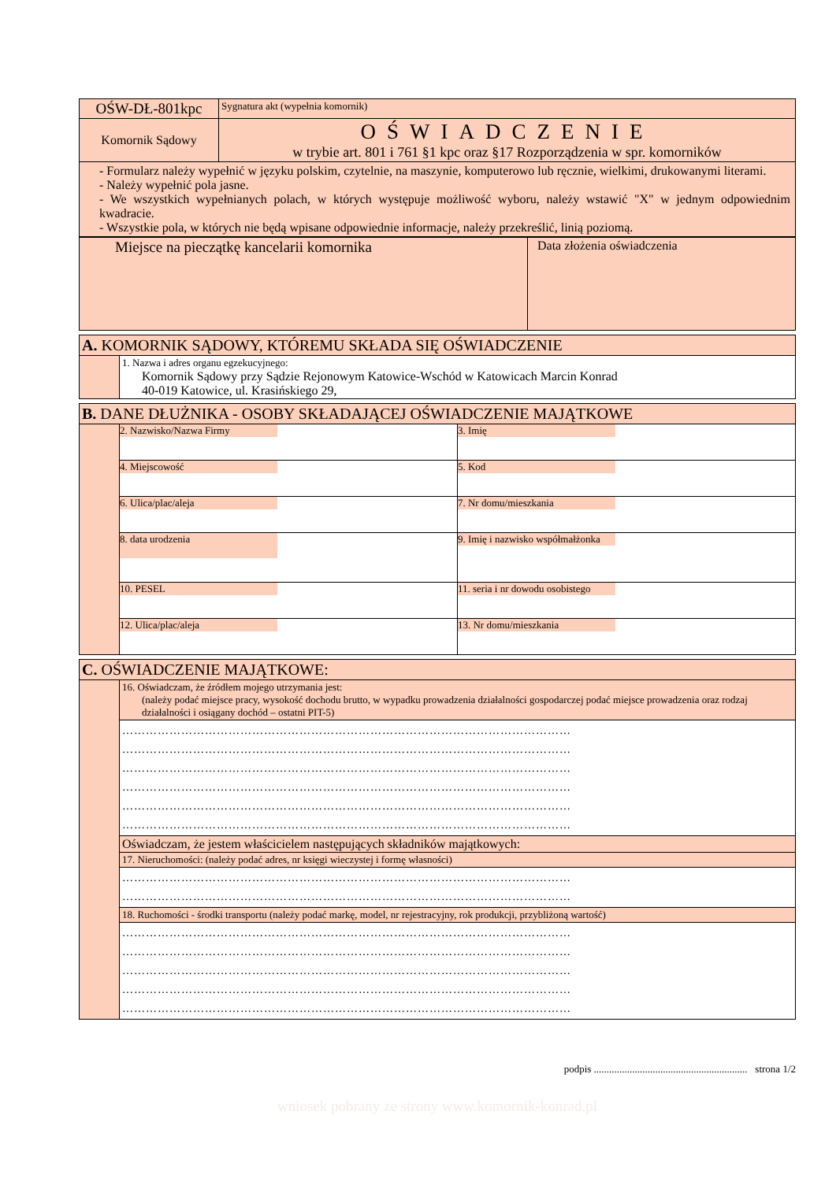| OŚW-DŁ-801kpc | Sygnatura akt (wypełnia komornik) |
| Komornik Sądowy | OŚWIADCZENIE w trybie art. 801 i 761 §1 kpc oraz §17 Rozporządzenia w spr. komorników |
| - Formularz należy wypełnić w języku polskim, czytelnie, na maszynie, komputerowo lub ręcznie, wielkimi, drukowanymi literami. - Należy wypełnić pola jasne. - We wszystkich wypełnianych polach, w których występuje możliwość wyboru, należy wstawić "X" w jednym odpowiednim kwadracie. - Wszystkie pola, w których nie będą wpisane odpowiednie informacje, należy przekreślić, linią poziomą. | |
| Miejsce na pieczątkę kancelarii komornika | Data złożenia oświadczenia |
| A. KOMORNIK SĄDOWY, KTÓREMU SKŁADA SIĘ OŚWIADCZENIE | |
| | 1. Nazwa i adres organu egzekucyjnego: Komornik Sądowy przy Sądzie Rejonowym Katowice-Wschód w Katowicach Marcin Konrad 40-019 Katowice, ul. Krasińskiego 29, |
| B. DANE DŁUŻNIKA - OSOBY SKŁADAJĄCEJ OŚWIADCZENIE MAJĄTKOWE | | |
| | 2. Nazwisko/Nazwa Firmy | 3. Imię |
| | 4. Miejscowość | 5. Kod |
| | 6. Ulica/plac/aleja | 7. Nr domu/mieszkania |
| | 8. data urodzenia | 9. Imię i nazwisko współmałżonka |
| | 10. PESEL | 11. seria i nr dowodu osobistego |
| | 12. Ulica/plac/aleja | 13. Nr domu/mieszkania |
| C. OŚWIADCZENIE MAJĄTKOWE: | |
| | 16. Oświadczam, że źródłem mojego utrzymania jest: (należy podać miejsce pracy, wysokość dochodu brutto, w wypadku prowadzenia działalności gospodarczej podać miejsce prowadzenia oraz rodzaj działalności i osiągany dochód – ostatni PIT-5) |
| | …………………………………………………………………………………………………… …………………………………………………………………………………………………… …………………………………………………………………………………………………… …………………………………………………………………………………………………… …………………………………………………………………………………………………… …………………………………………………………………………………………………… |
| | Oświadczam, że jestem właścicielem następujących składników majątkowych: |
| | 17. Nieruchomości: (należy podać adres, nr księgi wieczystej i formę własności) |
| | …………………………………………………………………………………………………… …………………………………………………………………………………………………… |
| | 18. Ruchomości - środki transportu (należy podać markę, model, nr rejestracyjny, rok produkcji, przybliżoną wartość) |
| | …………………………………………………………………………………………………… …………………………………………………………………………………………………… …………………………………………………………………………………………………… …………………………………………………………………………………………………… …………………………………………………………………………………………………… |
podpis ............................................................ strona 1/2
wniosek pobrany ze strony www.komornik-konrad.pl